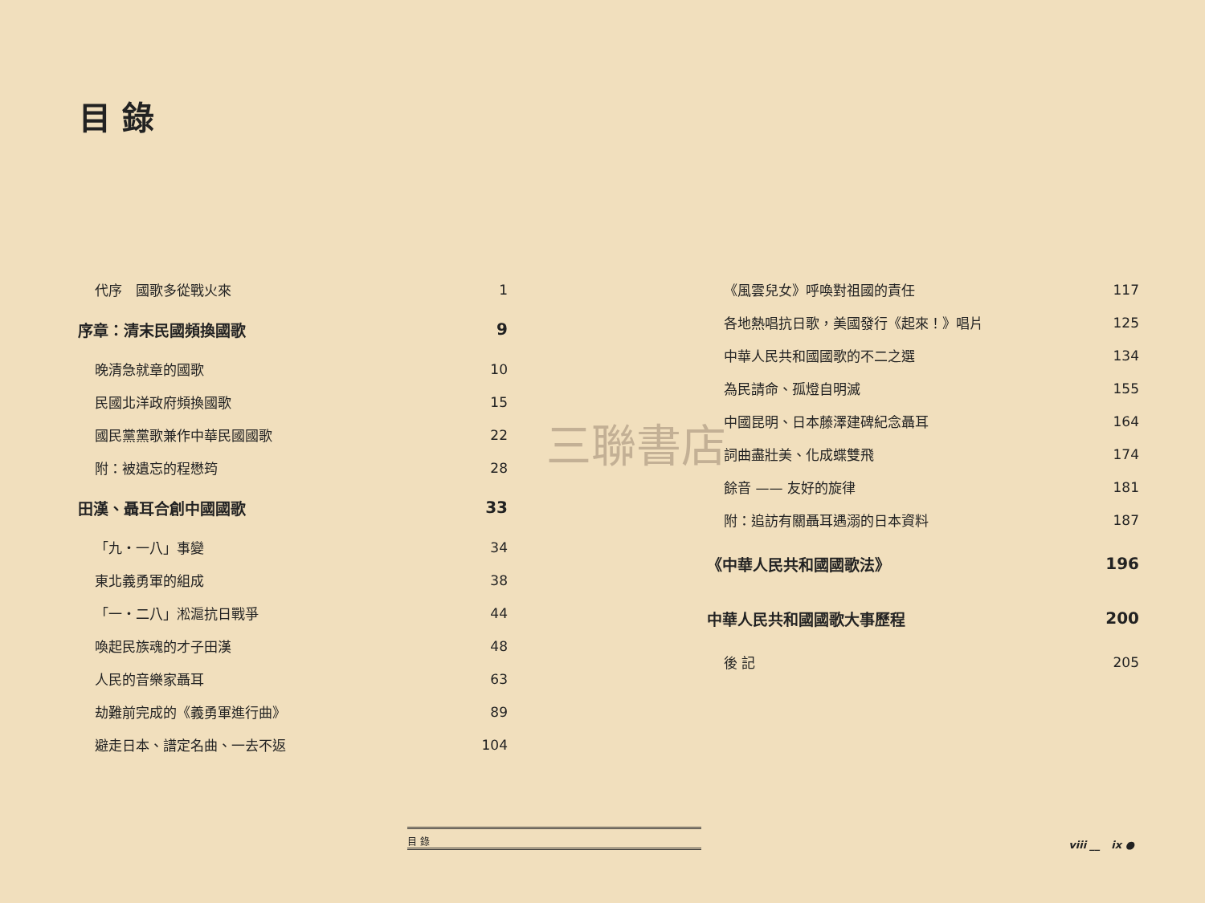目 錄
代序　國歌多從戰火來 1
序章：清末民國頻換國歌 9
晚清急就章的國歌 10
民國北洋政府頻換國歌 15
國民黨黨歌兼作中華民國國歌 22
附：被遺忘的程懋筠 28
田漢、聶耳合創中國國歌 33
「九・一八」事變 34
東北義勇軍的組成 38
「一・二八」淞滬抗日戰爭 44
喚起民族魂的才子田漢 48
人民的音樂家聶耳 63
劫難前完成的《義勇軍進行曲》 89
避走日本、譜定名曲、一去不返 104
《風雲兒女》呼喚對祖國的責任 117
各地熱唱抗日歌，美國發行《起來！》唱片 125
中華人民共和國國歌的不二之選 134
為民請命、孤燈自明滅 155
中國昆明、日本藤澤建碑紀念聶耳 164
詞曲盡壯美、化成蝶雙飛 174
餘音 —— 友好的旋律 181
附：追訪有關聶耳遇溺的日本資料 187
《中華人民共和國國歌法》 196
中華人民共和國國歌大事歷程 200
後 記 205
三聯書店
目 錄
viii __ ix ●